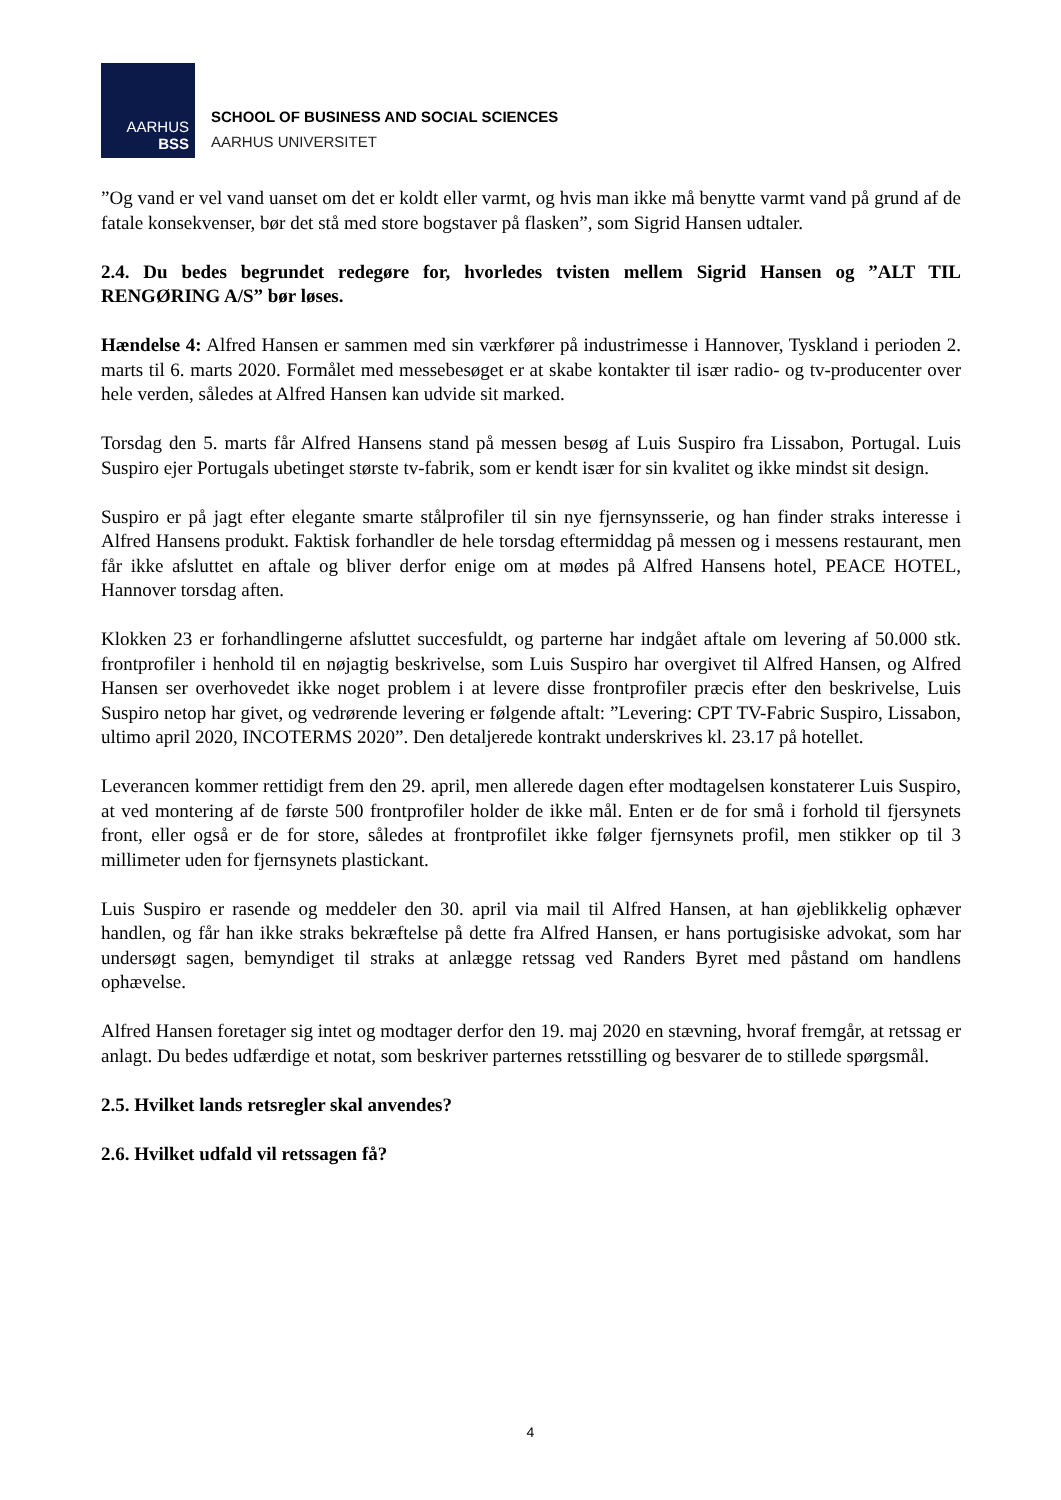AARHUS
BSS
SCHOOL OF BUSINESS AND SOCIAL SCIENCES
AARHUS UNIVERSITET
”Og vand er vel vand uanset om det er koldt eller varmt, og hvis man ikke må benytte varmt vand på grund af de fatale konsekvenser, bør det stå med store bogstaver på flasken”, som Sigrid Hansen udtaler.
2.4. Du bedes begrundet redegøre for, hvorledes tvisten mellem Sigrid Hansen og ”ALT TIL RENGØRING A/S” bør løses.
Hændelse 4: Alfred Hansen er sammen med sin værkfører på industrimesse i Hannover, Tyskland i perioden 2. marts til 6. marts 2020. Formålet med messebesøget er at skabe kontakter til især radio- og tv-producenter over hele verden, således at Alfred Hansen kan udvide sit marked.
Torsdag den 5. marts får Alfred Hansens stand på messen besøg af Luis Suspiro fra Lissabon, Portugal. Luis Suspiro ejer Portugals ubetinget største tv-fabrik, som er kendt især for sin kvalitet og ikke mindst sit design.
Suspiro er på jagt efter elegante smarte stålprofiler til sin nye fjernsynsserie, og han finder straks interesse i Alfred Hansens produkt. Faktisk forhandler de hele torsdag eftermiddag på messen og i messens restaurant, men får ikke afsluttet en aftale og bliver derfor enige om at mødes på Alfred Hansens hotel, PEACE HOTEL, Hannover torsdag aften.
Klokken 23 er forhandlingerne afsluttet succesfuldt, og parterne har indgået aftale om levering af 50.000 stk. frontprofiler i henhold til en nøjagtig beskrivelse, som Luis Suspiro har overgivet til Alfred Hansen, og Alfred Hansen ser overhovedet ikke noget problem i at levere disse frontprofiler præcis efter den beskrivelse, Luis Suspiro netop har givet, og vedrørende levering er følgende aftalt: ”Levering: CPT TV-Fabric Suspiro, Lissabon, ultimo april 2020, INCOTERMS 2020”. Den detaljerede kontrakt underskrives kl. 23.17 på hotellet.
Leverancen kommer rettidigt frem den 29. april, men allerede dagen efter modtagelsen konstaterer Luis Suspiro, at ved montering af de første 500 frontprofiler holder de ikke mål. Enten er de for små i forhold til fjersynets front, eller også er de for store, således at frontprofilet ikke følger fjernsynets profil, men stikker op til 3 millimeter uden for fjernsynets plastickant.
Luis Suspiro er rasende og meddeler den 30. april via mail til Alfred Hansen, at han øjeblikkelig ophæver handlen, og får han ikke straks bekræftelse på dette fra Alfred Hansen, er hans portugisiske advokat, som har undersøgt sagen, bemyndiget til straks at anlægge retssag ved Randers Byret med påstand om handlens ophævelse.
Alfred Hansen foretager sig intet og modtager derfor den 19. maj 2020 en stævning, hvoraf fremgår, at retssag er anlagt. Du bedes udfærdige et notat, som beskriver parternes retsstilling og besvarer de to stillede spørgsmål.
2.5. Hvilket lands retsregler skal anvendes?
2.6. Hvilket udfald vil retssagen få?
4